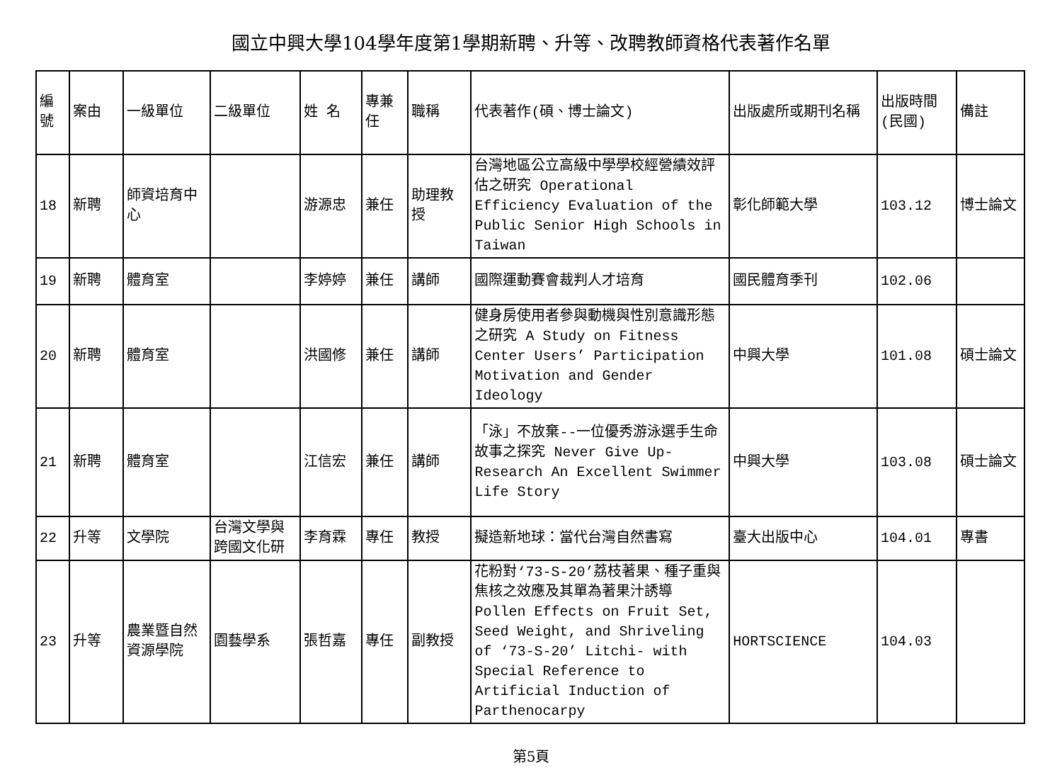國立中興大學104學年度第1學期新聘、升等、改聘教師資格代表著作名單
| 編號 | 案由 | 一級單位 | 二級單位 | 姓 名 | 專兼任 | 職稱 | 代表著作(碩、博士論文) | 出版處所或期刊名稱 | 出版時間(民國) | 備註 |
| 18 | 新聘 | 師資培育中心 | | 游源忠 | 兼任 | 助理教授 | 台灣地區公立高級中學學校經營績效評估之研究 Operational Efficiency Evaluation of the Public Senior High Schools in Taiwan | 彰化師範大學 | 103.12 | 博士論文 |
| 19 | 新聘 | 體育室 | | 李婷婷 | 兼任 | 講師 | 國際運動賽會裁判人才培育 | 國民體育季刊 | 102.06 | |
| 20 | 新聘 | 體育室 | | 洪國修 | 兼任 | 講師 | 健身房使用者參與動機與性別意識形態之研究 A Study on Fitness Center Users’ Participation Motivation and Gender Ideology | 中興大學 | 101.08 | 碩士論文 |
| 21 | 新聘 | 體育室 | | 江信宏 | 兼任 | 講師 | 「泳」不放棄--一位優秀游泳選手生命故事之探究 Never Give Up-Research An Excellent Swimmer Life Story | 中興大學 | 103.08 | 碩士論文 |
| 22 | 升等 | 文學院 | 台灣文學與跨國文化研 | 李育霖 | 專任 | 教授 | 擬造新地球：當代台灣自然書寫 | 臺大出版中心 | 104.01 | 專書 |
| 23 | 升等 | 農業暨自然資源學院 | 園藝學系 | 張哲嘉 | 專任 | 副教授 | 花粉對‘73-S-20’荔枝著果、種子重與焦核之效應及其單為著果汁誘導 Pollen Effects on Fruit Set, Seed Weight, and Shriveling of ‘73-S-20’ Litchi- with Special Reference to Artificial Induction of Parthenocarpy | HORTSCIENCE | 104.03 | |
第5頁